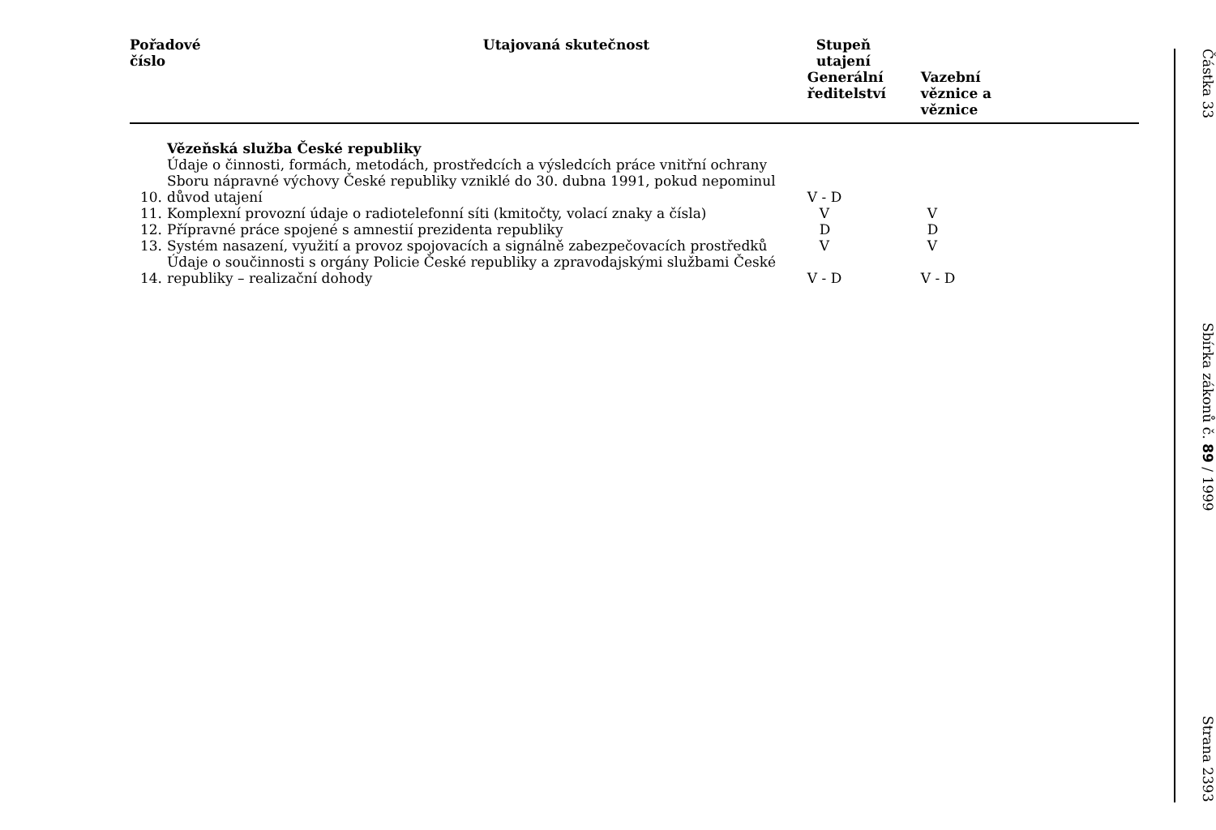| Pořadové číslo | | Utajovaná skutečnost | Stupeň utajení | |
| --- | --- | --- | --- | --- |
| | | | Generální ředitelství | Vazební věznice a věznice |
| | Vězeňská služba České republiky | | | |
| 10. | Údaje o činnosti, formách, metodách, prostředcích a výsledcích práce vnitřní ochrany Sboru nápravné výchovy České republiky vzniklé do 30. dubna 1991, pokud nepominul důvod utajení | | V - D | |
| 11. | Komplexní provozní údaje o radiotelefonní síti (kmitočty, volací znaky a čísla) | | V | V |
| 12. | Přípravné práce spojené s amnestií prezidenta republiky | | D | D |
| 13. | Systém nasazení, využití a provoz spojovacích a signálně zabezpečovacích prostředků | | V | V |
| 14. | Údaje o součinnosti s orgány Policie České republiky a zpravodajskými službami České republiky – realizační dohody | | V - D | V - D |
Částka 33 Sbírka zákonů č. 89 / 1999 Strana 2393